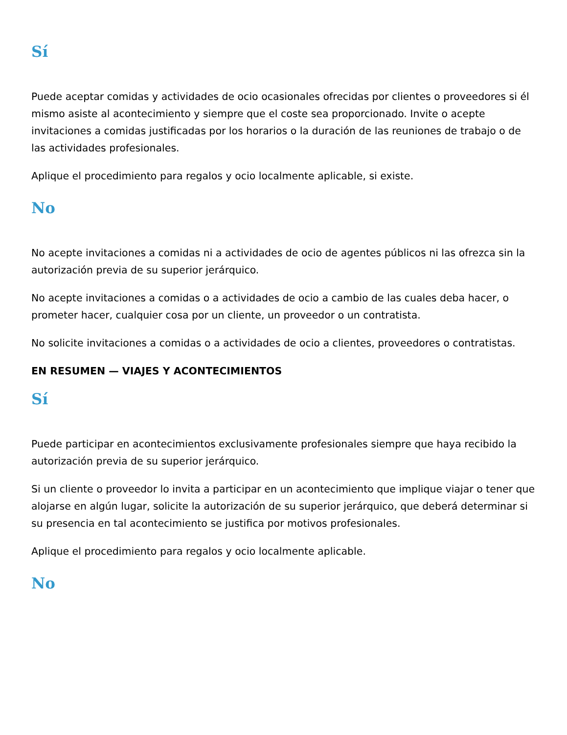Sí
Puede aceptar comidas y actividades de ocio ocasionales ofrecidas por clientes o proveedores si él mismo asiste al acontecimiento y siempre que el coste sea proporcionado. Invite o acepte invitaciones a comidas justificadas por los horarios o la duración de las reuniones de trabajo o de las actividades profesionales.
Aplique el procedimiento para regalos y ocio localmente aplicable, si existe.
No
No acepte invitaciones a comidas ni a actividades de ocio de agentes públicos ni las ofrezca sin la autorización previa de su superior jerárquico.
No acepte invitaciones a comidas o a actividades de ocio a cambio de las cuales deba hacer, o prometer hacer, cualquier cosa por un cliente, un proveedor o un contratista.
No solicite invitaciones a comidas o a actividades de ocio a clientes, proveedores o contratistas.
EN RESUMEN — VIAJES Y ACONTECIMIENTOS
Sí
Puede participar en acontecimientos exclusivamente profesionales siempre que haya recibido la autorización previa de su superior jerárquico.
Si un cliente o proveedor lo invita a participar en un acontecimiento que implique viajar o tener que alojarse en algún lugar, solicite la autorización de su superior jerárquico, que deberá determinar si su presencia en tal acontecimiento se justifica por motivos profesionales.
Aplique el procedimiento para regalos y ocio localmente aplicable.
No